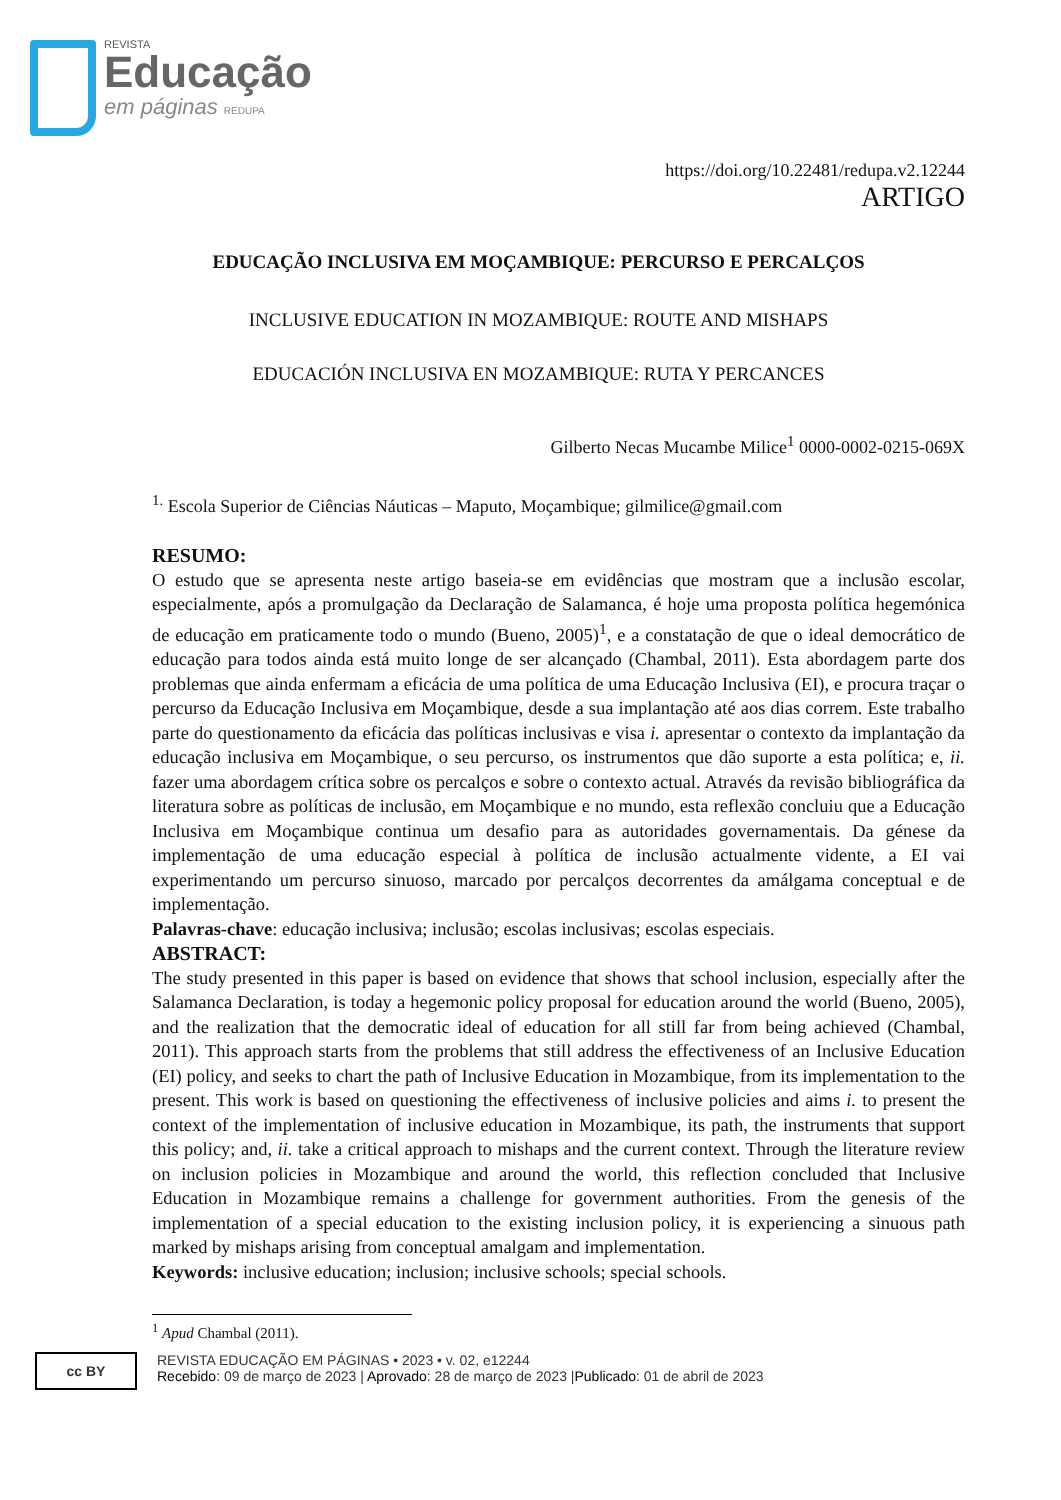REVISTA
Educação
em páginas REDUPA
https://doi.org/10.22481/redupa.v2.12244
ARTIGO
EDUCAÇÃO INCLUSIVA EM MOÇAMBIQUE: PERCURSO E PERCALÇOS
INCLUSIVE EDUCATION IN MOZAMBIQUE: ROUTE AND MISHAPS
EDUCACIÓN INCLUSIVA EN MOZAMBIQUE: RUTA Y PERCANCES
Gilberto Necas Mucambe Milice<sup>1</sup> 0000-0002-0215-069X
<sup>1.</sup> Escola Superior de Ciências Náuticas – Maputo, Moçambique; gilmilice@gmail.com
RESUMO:
O estudo que se apresenta neste artigo baseia-se em evidências que mostram que a inclusão escolar, especialmente, após a promulgação da Declaração de Salamanca, é hoje uma proposta política hegemónica de educação em praticamente todo o mundo (Bueno, 2005)<sup>1</sup>, e a constatação de que o ideal democrático de educação para todos ainda está muito longe de ser alcançado (Chambal, 2011). Esta abordagem parte dos problemas que ainda enfermam a eficácia de uma política de uma Educação Inclusiva (EI), e procura traçar o percurso da Educação Inclusiva em Moçambique, desde a sua implantação até aos dias correm. Este trabalho parte do questionamento da eficácia das políticas inclusivas e visa i. apresentar o contexto da implantação da educação inclusiva em Moçambique, o seu percurso, os instrumentos que dão suporte a esta política; e, ii. fazer uma abordagem crítica sobre os percalços e sobre o contexto actual. Através da revisão bibliográfica da literatura sobre as políticas de inclusão, em Moçambique e no mundo, esta reflexão concluiu que a Educação Inclusiva em Moçambique continua um desafio para as autoridades governamentais. Da génese da implementação de uma educação especial à política de inclusão actualmente vidente, a EI vai experimentando um percurso sinuoso, marcado por percalços decorrentes da amálgama conceptual e de implementação.
Palavras-chave: educação inclusiva; inclusão; escolas inclusivas; escolas especiais.
ABSTRACT:
The study presented in this paper is based on evidence that shows that school inclusion, especially after the Salamanca Declaration, is today a hegemonic policy proposal for education around the world (Bueno, 2005), and the realization that the democratic ideal of education for all still far from being achieved (Chambal, 2011). This approach starts from the problems that still address the effectiveness of an Inclusive Education (EI) policy, and seeks to chart the path of Inclusive Education in Mozambique, from its implementation to the present. This work is based on questioning the effectiveness of inclusive policies and aims i. to present the context of the implementation of inclusive education in Mozambique, its path, the instruments that support this policy; and, ii. take a critical approach to mishaps and the current context. Through the literature review on inclusion policies in Mozambique and around the world, this reflection concluded that Inclusive Education in Mozambique remains a challenge for government authorities. From the genesis of the implementation of a special education to the existing inclusion policy, it is experiencing a sinuous path marked by mishaps arising from conceptual amalgam and implementation.
Keywords: inclusive education; inclusion; inclusive schools; special schools.
<sup>1</sup> Apud Chambal (2011).
cc BY
REVISTA EDUCAÇÃO EM PÁGINAS • 2023 • v. 02, e12244
Recebido: 09 de março de 2023 | Aprovado: 28 de março de 2023 |Publicado: 01 de abril de 2023